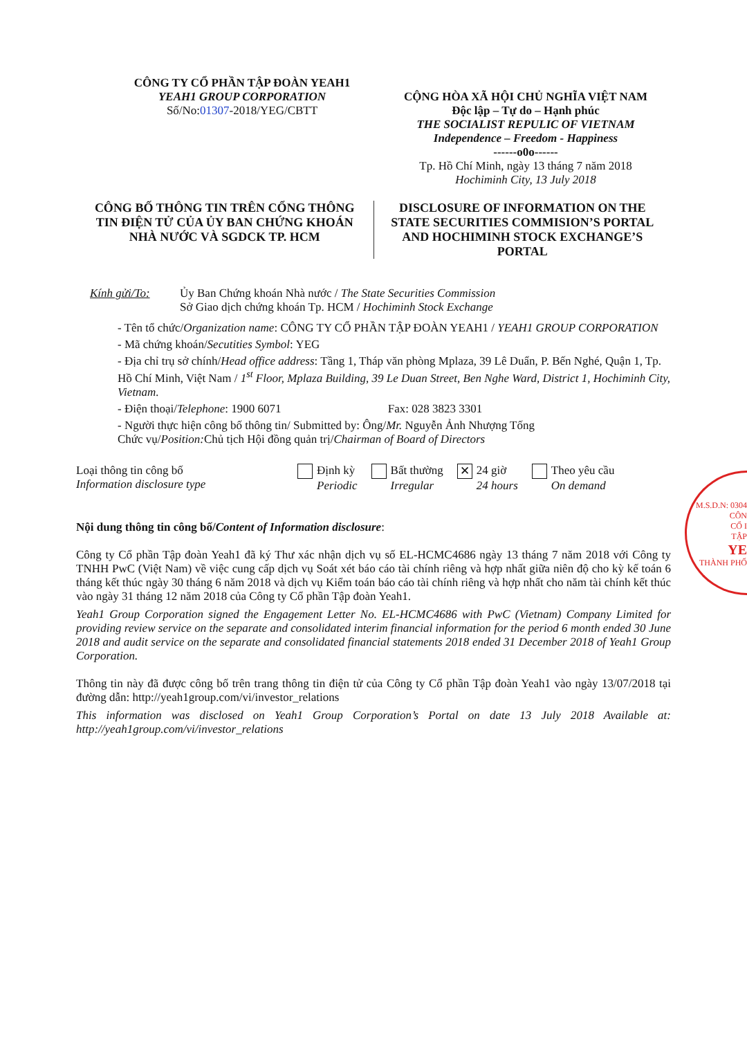CÔNG TY CỔ PHẦN TẬP ĐOÀN YEAH1
YEAH1 GROUP CORPORATION
Số/No:01307-2018/YEG/CBTT
CỘNG HÒA XÃ HỘI CHỦ NGHĨA VIỆT NAM
Độc lập – Tự do – Hạnh phúc
THE SOCIALIST REPULIC OF VIETNAM
Independence – Freedom - Happiness
------o0o------
Tp. Hồ Chí Minh, ngày 13 tháng 7 năm 2018
Hochiminh City, 13 July 2018
CÔNG BỐ THÔNG TIN TRÊN CỔNG THÔNG TIN ĐIỆN TỬ CỦA ỦY BAN CHỨNG KHOÁN NHÀ NƯỚC VÀ SGDCK TP. HCM
DISCLOSURE OF INFORMATION ON THE STATE SECURITIES COMMISION’S PORTAL AND HOCHIMINH STOCK EXCHANGE’S PORTAL
Kính gửi/To: Ủy Ban Chứng khoán Nhà nước / The State Securities Commission
Sở Giao dịch chứng khoán Tp. HCM / Hochiminh Stock Exchange
- Tên tổ chức/Organization name: CÔNG TY CỔ PHẦN TẬP ĐOÀN YEAH1 / YEAH1 GROUP CORPORATION
- Mã chứng khoán/Secutities Symbol: YEG
- Địa chỉ trụ sở chính/Head office address: Tầng 1, Tháp văn phòng Mplaza, 39 Lê Duẩn, P. Bến Nghé, Quận 1, Tp. Hồ Chí Minh, Việt Nam / 1<sup>st</sup> Floor, Mplaza Building, 39 Le Duan Street, Ben Nghe Ward, District 1, Hochiminh City, Vietnam.
- Điện thoại/Telephone: 1900 6071 Fax: 028 3823 3301
- Người thực hiện công bố thông tin/ Submitted by: Ông/Mr. Nguyễn Ảnh Nhượng Tống
Chức vụ/Position: Chủ tịch Hội đồng quản trị/Chairman of Board of Directors
Loại thông tin công bố
Information disclosure type
Định kỳ
Periodic
Bất thường
Irregular
✕ 24 giờ
24 hours
Theo yêu cầu
On demand
Nội dung thông tin công bố/Content of Information disclosure:
Công ty Cổ phần Tập đoàn Yeah1 đã ký Thư xác nhận dịch vụ số EL-HCMC4686 ngày 13 tháng 7 năm 2018 với Công ty TNHH PwC (Việt Nam) về việc cung cấp dịch vụ Soát xét báo cáo tài chính riêng và hợp nhất giữa niên độ cho kỳ kế toán 6 tháng kết thúc ngày 30 tháng 6 năm 2018 và dịch vụ Kiểm toán báo cáo tài chính riêng và hợp nhất cho năm tài chính kết thúc vào ngày 31 tháng 12 năm 2018 của Công ty Cổ phần Tập đoàn Yeah1.
Yeah1 Group Corporation signed the Engagement Letter No. EL-HCMC4686 with PwC (Vietnam) Company Limited for providing review service on the separate and consolidated interim financial information for the period 6 month ended 30 June 2018 and audit service on the separate and consolidated financial statements 2018 ended 31 December 2018 of Yeah1 Group Corporation.
Thông tin này đã được công bố trên trang thông tin điện tử của Công ty Cổ phần Tập đoàn Yeah1 vào ngày 13/07/2018 tại đường dẫn: http://yeah1group.com/vi/investor_relations
This information was disclosed on Yeah1 Group Corporation’s Portal on date 13 July 2018 Available at: http://yeah1group.com/vi/investor_relations
M.S.D.N: 0304
CÔN
CỔ I
TẬP
YE
THÀNH PHỐ